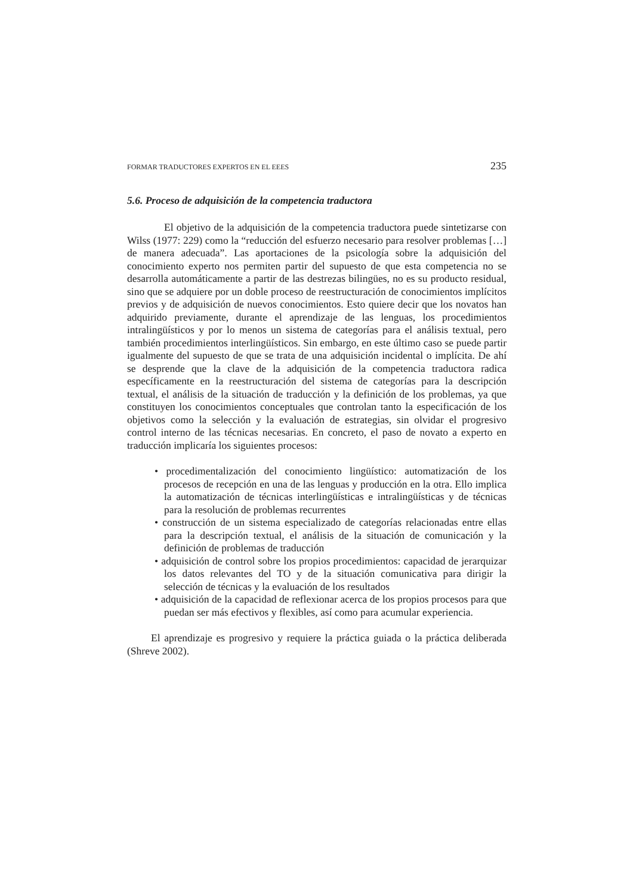FORMAR TRADUCTORES EXPERTOS EN EL EEES 235
5.6. Proceso de adquisición de la competencia traductora
El objetivo de la adquisición de la competencia traductora puede sintetizarse con Wilss (1977: 229) como la “reducción del esfuerzo necesario para resolver problemas […] de manera adecuada”. Las aportaciones de la psicología sobre la adquisición del conocimiento experto nos permiten partir del supuesto de que esta competencia no se desarrolla automáticamente a partir de las destrezas bilingües, no es su producto residual, sino que se adquiere por un doble proceso de reestructuración de conocimientos implícitos previos y de adquisición de nuevos conocimientos. Esto quiere decir que los novatos han adquirido previamente, durante el aprendizaje de las lenguas, los procedimientos intralingüísticos y por lo menos un sistema de categorías para el análisis textual, pero también procedimientos interlingüísticos. Sin embargo, en este último caso se puede partir igualmente del supuesto de que se trata de una adquisición incidental o implícita. De ahí se desprende que la clave de la adquisición de la competencia traductora radica específicamente en la reestructuración del sistema de categorías para la descripción textual, el análisis de la situación de traducción y la definición de los problemas, ya que constituyen los conocimientos conceptuales que controlan tanto la especificación de los objetivos como la selección y la evaluación de estrategias, sin olvidar el progresivo control interno de las técnicas necesarias. En concreto, el paso de novato a experto en traducción implicaría los siguientes procesos:
• procedimentalización del conocimiento lingüístico: automatización de los procesos de recepción en una de las lenguas y producción en la otra. Ello implica la automatización de técnicas interlingüísticas e intralingüísticas y de técnicas para la resolución de problemas recurrentes
• construcción de un sistema especializado de categorías relacionadas entre ellas para la descripción textual, el análisis de la situación de comunicación y la definición de problemas de traducción
• adquisición de control sobre los propios procedimientos: capacidad de jerarquizar los datos relevantes del TO y de la situación comunicativa para dirigir la selección de técnicas y la evaluación de los resultados
• adquisición de la capacidad de reflexionar acerca de los propios procesos para que puedan ser más efectivos y flexibles, así como para acumular experiencia.
El aprendizaje es progresivo y requiere la práctica guiada o la práctica deliberada (Shreve 2002).